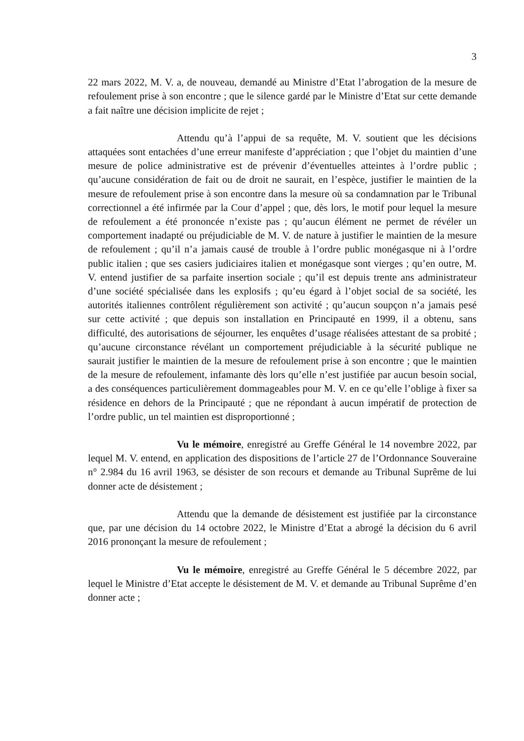3
22 mars 2022, M. V. a, de nouveau, demandé au Ministre d’Etat l’abrogation de la mesure de refoulement prise à son encontre ; que le silence gardé par le Ministre d’Etat sur cette demande a fait naître une décision implicite de rejet ;
Attendu qu’à l’appui de sa requête, M. V. soutient que les décisions attaquées sont entachées d’une erreur manifeste d’appréciation ; que l’objet du maintien d’une mesure de police administrative est de prévenir d’éventuelles atteintes à l’ordre public ; qu’aucune considération de fait ou de droit ne saurait, en l’espèce, justifier le maintien de la mesure de refoulement prise à son encontre dans la mesure où sa condamnation par le Tribunal correctionnel a été infirmée par la Cour d’appel ; que, dès lors, le motif pour lequel la mesure de refoulement a été prononcée n’existe pas ; qu’aucun élément ne permet de révéler un comportement inadapté ou préjudiciable de M. V. de nature à justifier le maintien de la mesure de refoulement ; qu’il n’a jamais causé de trouble à l’ordre public monégasque ni à l’ordre public italien ; que ses casiers judiciaires italien et monégasque sont vierges ; qu’en outre, M. V. entend justifier de sa parfaite insertion sociale ; qu’il est depuis trente ans administrateur d’une société spécialisée dans les explosifs ; qu’eu égard à l’objet social de sa société, les autorités italiennes contrôlent régulièrement son activité ; qu’aucun soupçon n’a jamais pesé sur cette activité ; que depuis son installation en Principauté en 1999, il a obtenu, sans difficulté, des autorisations de séjourner, les enquêtes d’usage réalisées attestant de sa probité ; qu’aucune circonstance révélant un comportement préjudiciable à la sécurité publique ne saurait justifier le maintien de la mesure de refoulement prise à son encontre ; que le maintien de la mesure de refoulement, infamante dès lors qu’elle n’est justifiée par aucun besoin social, a des conséquences particulièrement dommageables pour M. V. en ce qu’elle l’oblige à fixer sa résidence en dehors de la Principauté ; que ne répondant à aucun impératif de protection de l’ordre public, un tel maintien est disproportionné ;
Vu le mémoire, enregistré au Greffe Général le 14 novembre 2022, par lequel M. V. entend, en application des dispositions de l’article 27 de l’Ordonnance Souveraine n° 2.984 du 16 avril 1963, se désister de son recours et demande au Tribunal Suprême de lui donner acte de désistement ;
Attendu que la demande de désistement est justifiée par la circonstance que, par une décision du 14 octobre 2022, le Ministre d’Etat a abrogé la décision du 6 avril 2016 prononçant la mesure de refoulement ;
Vu le mémoire, enregistré au Greffe Général le 5 décembre 2022, par lequel le Ministre d’Etat accepte le désistement de M. V. et demande au Tribunal Suprême d’en donner acte ;